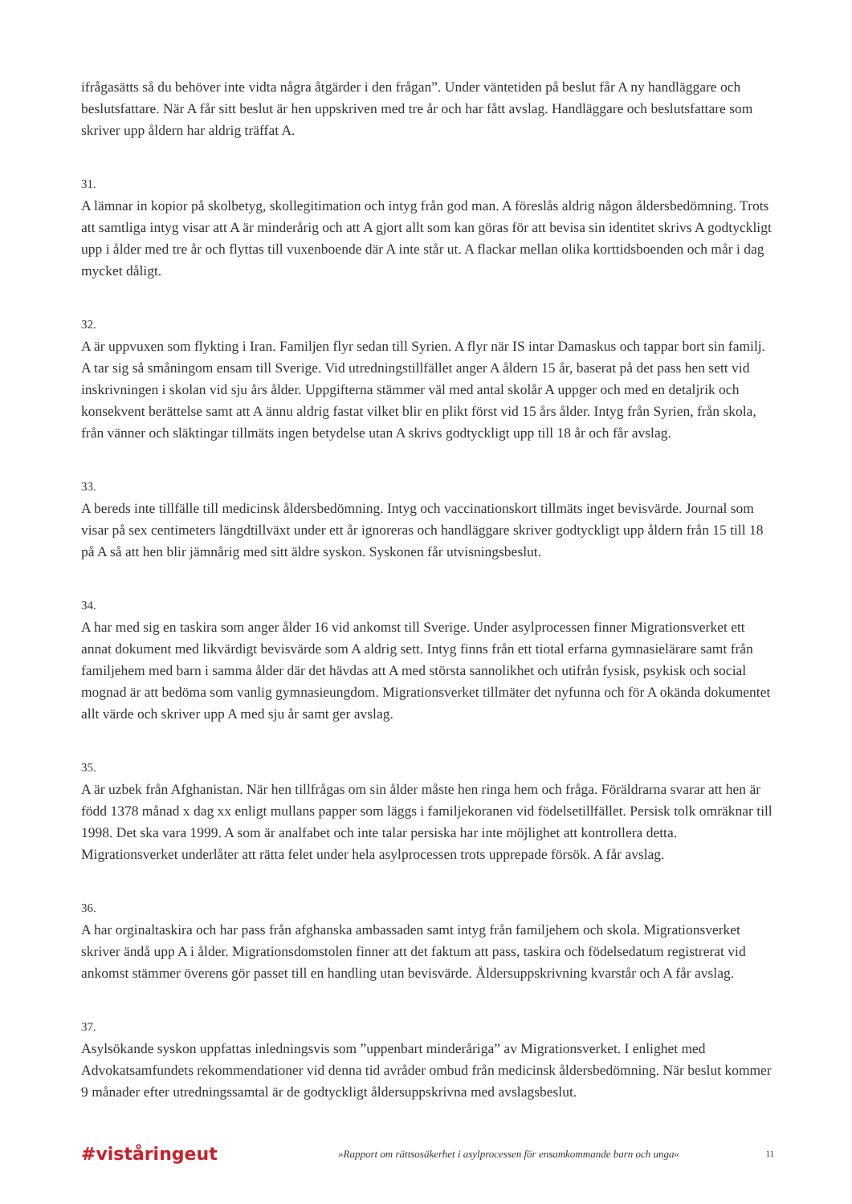ifrågasätts så du behöver inte vidta några åtgärder i den frågan”. Under väntetiden på beslut får A ny handläggare och beslutsfattare. När A får sitt beslut är hen uppskriven med tre år och har fått avslag. Handläggare och beslutsfattare som skriver upp åldern har aldrig träffat A.
31.
A lämnar in kopior på skolbetyg, skollegitimation och intyg från god man. A föreslås aldrig någon åldersbedömning. Trots att samtliga intyg visar att A är minderårig och att A gjort allt som kan göras för att bevisa sin identitet skrivs A godtyckligt upp i ålder med tre år och flyttas till vuxenboende där A inte står ut. A flackar mellan olika korttidsboenden och mår i dag mycket dåligt.
32.
A är uppvuxen som flykting i Iran. Familjen flyr sedan till Syrien. A flyr när IS intar Damaskus och tappar bort sin familj. A tar sig så småningom ensam till Sverige. Vid utredningstillfället anger A åldern 15 år, baserat på det pass hen sett vid inskrivningen i skolan vid sju års ålder. Uppgifterna stämmer väl med antal skolår A uppger och med en detaljrik och konsekvent berättelse samt att A ännu aldrig fastat vilket blir en plikt först vid 15 års ålder. Intyg från Syrien, från skola, från vänner och släktingar tillmäts ingen betydelse utan A skrivs godtyckligt upp till 18 år och får avslag.
33.
A bereds inte tillfälle till medicinsk åldersbedömning. Intyg och vaccinationskort tillmäts inget bevisvärde. Journal som visar på sex centimeters längdtillväxt under ett år ignoreras och handläggare skriver godtyckligt upp åldern från 15 till 18 på A så att hen blir jämnårig med sitt äldre syskon. Syskonen får utvisningsbeslut.
34.
A har med sig en taskira som anger ålder 16 vid ankomst till Sverige. Under asylprocessen finner Migrationsverket ett annat dokument med likvärdigt bevisvärde som A aldrig sett. Intyg finns från ett tiotal erfarna gymnasielärare samt från familjehem med barn i samma ålder där det hävdas att A med största sannolikhet och utifrån fysisk, psykisk och social mognad är att bedöma som vanlig gymnasieungdom. Migrationsverket tillmäter det nyfunna och för A okända dokumentet allt värde och skriver upp A med sju år samt ger avslag.
35.
A är uzbek från Afghanistan. När hen tillfrågas om sin ålder måste hen ringa hem och fråga. Föräldrarna svarar att hen är född 1378 månad x dag xx enligt mullans papper som läggs i familjekoranen vid födelsetillfället. Persisk tolk omräknar till 1998. Det ska vara 1999. A som är analfabet och inte talar persiska har inte möjlighet att kontrollera detta. Migrationsverket underlåter att rätta felet under hela asylprocessen trots upprepade försök. A får avslag.
36.
A har orginaltaskira och har pass från afghanska ambassaden samt intyg från familjehem och skola. Migrationsverket skriver ändå upp A i ålder. Migrationsdomstolen finner att det faktum att pass, taskira och födelsedatum registrerat vid ankomst stämmer överens gör passet till en handling utan bevisvärde. Åldersuppskrivning kvarstår och A får avslag.
37.
Asylsökande syskon uppfattas inledningsvis som ”uppenbart minderåriga” av Migrationsverket. I enlighet med Advokatsamfundets rekommendationer vid denna tid avråder ombud från medicinsk åldersbedömning. När beslut kommer 9 månader efter utredningssamtal är de godtyckligt åldersuppskrivna med avslagsbeslut.
#viståringeut »Rapport om rättsosäkerhet i asylprocessen för ensamkommande barn och unga« 11